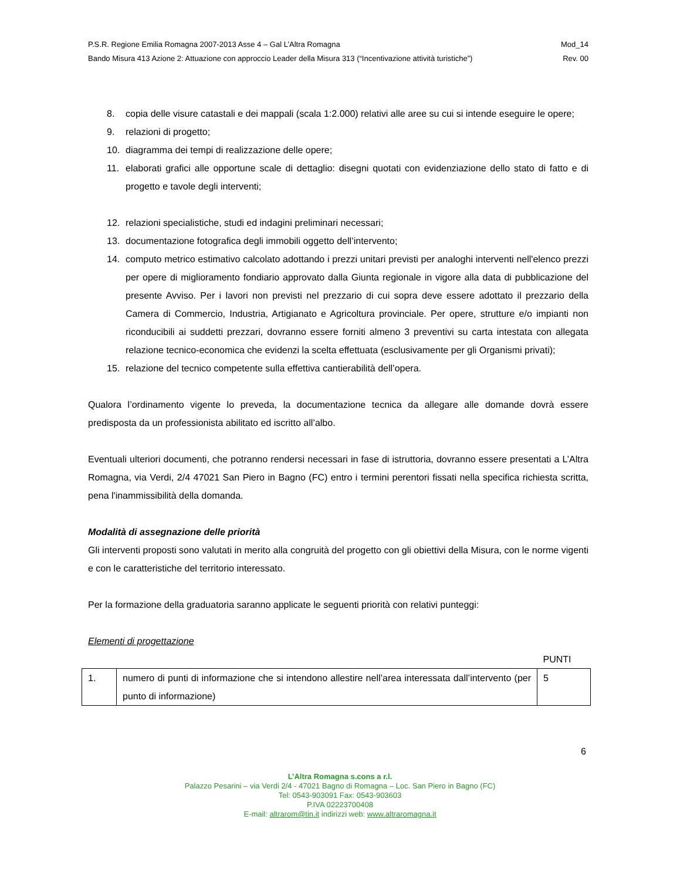P.S.R. Regione Emilia Romagna 2007-2013 Asse 4 – Gal L’Altra Romagna Mod_14
Bando Misura 413 Azione 2: Attuazione con approccio Leader della Misura 313 (“Incentivazione attività turistiche”) Rev. 00
8. copia delle visure catastali e dei mappali (scala 1:2.000) relativi alle aree su cui si intende eseguire le opere;
9. relazioni di progetto;
10. diagramma dei tempi di realizzazione delle opere;
11. elaborati grafici alle opportune scale di dettaglio: disegni quotati con evidenziazione dello stato di fatto e di progetto e tavole degli interventi;
12. relazioni specialistiche, studi ed indagini preliminari necessari;
13. documentazione fotografica degli immobili oggetto dell’intervento;
14. computo metrico estimativo calcolato adottando i prezzi unitari previsti per analoghi interventi nell'elenco prezzi per opere di miglioramento fondiario approvato dalla Giunta regionale in vigore alla data di pubblicazione del presente Avviso. Per i lavori non previsti nel prezzario di cui sopra deve essere adottato il prezzario della Camera di Commercio, Industria, Artigianato e Agricoltura provinciale. Per opere, strutture e/o impianti non riconducibili ai suddetti prezzari, dovranno essere forniti almeno 3 preventivi su carta intestata con allegata relazione tecnico-economica che evidenzi la scelta effettuata (esclusivamente per gli Organismi privati);
15. relazione del tecnico competente sulla effettiva cantierabilità dell’opera.
Qualora l’ordinamento vigente lo preveda, la documentazione tecnica da allegare alle domande dovrà essere predisposta da un professionista abilitato ed iscritto all’albo.
Eventuali ulteriori documenti, che potranno rendersi necessari in fase di istruttoria, dovranno essere presentati a L’Altra Romagna, via Verdi, 2/4 47021 San Piero in Bagno (FC) entro i termini perentori fissati nella specifica richiesta scritta, pena l'inammissibilità della domanda.
Modalità di assegnazione delle priorità
Gli interventi proposti sono valutati in merito alla congruità del progetto con gli obiettivi della Misura, con le norme vigenti e con le caratteristiche del territorio interessato.
Per la formazione della graduatoria saranno applicate le seguenti priorità con relativi punteggi:
Elementi di progettazione
| | | PUNTI |
| 1. | numero di punti di informazione che si intendono allestire nell’area interessata dall’intervento (per punto di informazione) | 5 |
6
L’Altra Romagna s.cons a r.l.
Palazzo Pesarini – via Verdi 2/4 - 47021 Bagno di Romagna – Loc. San Piero in Bagno (FC)
Tel: 0543-903091 Fax: 0543-903603
P.IVA 02223700408
E-mail: altrarom@tin.it indirizzi web: www.altraromagna.it